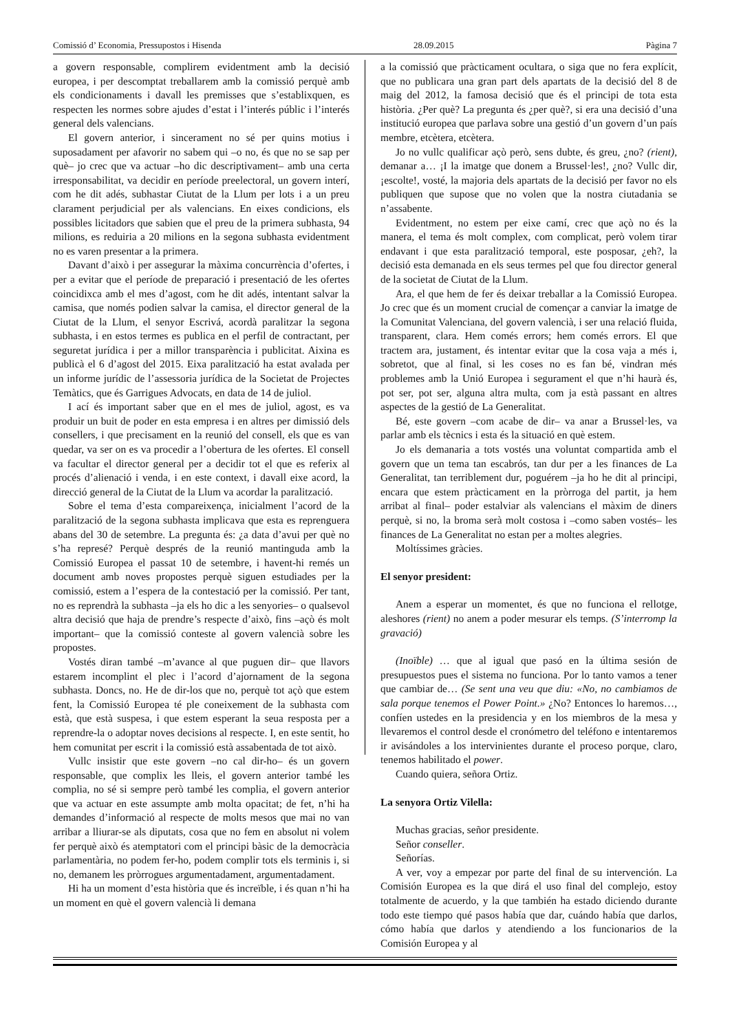Comissió d’ Economia, Pressupostos i Hisenda 28.09.2015 Pàgina 7
a govern responsable, complirem evidentment amb la decisió europea, i per descomptat treballarem amb la comissió perquè amb els condicionaments i davall les premisses que s’establixquen, es respecten les normes sobre ajudes d’estat i l’interés públic i l’interés general dels valencians.
El govern anterior, i sincerament no sé per quins motius i suposadament per afavorir no sabem qui –o no, és que no se sap per què– jo crec que va actuar –ho dic descriptivament– amb una certa irresponsabilitat, va decidir en període preelectoral, un govern interí, com he dit adés, subhastar Ciutat de la Llum per lots i a un preu clarament perjudicial per als valencians. En eixes condicions, els possibles licitadors que sabien que el preu de la primera subhasta, 94 milions, es reduiria a 20 milions en la segona subhasta evidentment no es varen presentar a la primera.
Davant d’això i per assegurar la màxima concurrència d’ofertes, i per a evitar que el període de preparació i presentació de les ofertes coincidixca amb el mes d’agost, com he dit adés, intentant salvar la camisa, que només podien salvar la camisa, el director general de la Ciutat de la Llum, el senyor Escrivá, acordà paralitzar la segona subhasta, i en estos termes es publica en el perfil de contractant, per seguretat jurídica i per a millor transparència i publicitat. Aixina es publicà el 6 d’agost del 2015. Eixa paralització ha estat avalada per un informe jurídic de l’assessoria jurídica de la Societat de Projectes Temàtics, que és Garrigues Advocats, en data de 14 de juliol.
I ací és important saber que en el mes de juliol, agost, es va produir un buit de poder en esta empresa i en altres per dimissió dels consellers, i que precisament en la reunió del consell, els que es van quedar, va ser on es va procedir a l’obertura de les ofertes. El consell va facultar el director general per a decidir tot el que es referix al procés d’alienació i venda, i en este context, i davall eixe acord, la direcció general de la Ciutat de la Llum va acordar la paralització.
Sobre el tema d’esta compareixença, inicialment l’acord de la paralització de la segona subhasta implicava que esta es reprenguera abans del 30 de setembre. La pregunta és: ¿a data d’avui per què no s’ha represé? Perquè després de la reunió mantinguda amb la Comissió Europea el passat 10 de setembre, i havent-hi remés un document amb noves propostes perquè siguen estudiades per la comissió, estem a l’espera de la contestació per la comissió. Per tant, no es reprendrà la subhasta –ja els ho dic a les senyories– o qualsevol altra decisió que haja de prendre’s respecte d’això, fins –açò és molt important– que la comissió conteste al govern valencià sobre les propostes.
Vostés diran també –m’avance al que puguen dir– que llavors estarem incomplint el plec i l’acord d’ajornament de la segona subhasta. Doncs, no. He de dir-los que no, perquè tot açò que estem fent, la Comissió Europea té ple coneixement de la subhasta com està, que està suspesa, i que estem esperant la seua resposta per a reprendre-la o adoptar noves decisions al respecte. I, en este sentit, ho hem comunitat per escrit i la comissió està assabentada de tot això.
Vullc insistir que este govern –no cal dir-ho– és un govern responsable, que complix les lleis, el govern anterior també les complia, no sé si sempre però també les complia, el govern anterior que va actuar en este assumpte amb molta opacitat; de fet, n’hi ha demandes d’informació al respecte de molts mesos que mai no van arribar a lliurar-se als diputats, cosa que no fem en absolut ni volem fer perquè això és atemptatori com el principi bàsic de la democràcia parlamentària, no podem fer-ho, podem complir tots els terminis i, si no, demanem les pròrrogues argumentadament, argumentadament.
Hi ha un moment d’esta història que és increïble, i és quan n’hi ha un moment en què el govern valencià li demana
a la comissió que pràcticament ocultara, o siga que no fera explícit, que no publicara una gran part dels apartats de la decisió del 8 de maig del 2012, la famosa decisió que és el principi de tota esta història. ¿Per què? La pregunta és ¿per què?, si era una decisió d’una institució europea que parlava sobre una gestió d’un govern d’un país membre, etcètera, etcètera.
Jo no vullc qualificar açò però, sens dubte, és greu, ¿no? (rient), demanar a… ¡I la imatge que donem a Brussel·les!, ¿no? Vullc dir, ¡escolte!, vosté, la majoria dels apartats de la decisió per favor no els publiquen que supose que no volen que la nostra ciutadania se n’assabente.
Evidentment, no estem per eixe camí, crec que açò no és la manera, el tema és molt complex, com complicat, però volem tirar endavant i que esta paralització temporal, este posposar, ¿eh?, la decisió esta demanada en els seus termes pel que fou director general de la societat de Ciutat de la Llum.
Ara, el que hem de fer és deixar treballar a la Comissió Europea. Jo crec que és un moment crucial de començar a canviar la imatge de la Comunitat Valenciana, del govern valencià, i ser una relació fluida, transparent, clara. Hem comés errors; hem comés errors. El que tractem ara, justament, és intentar evitar que la cosa vaja a més i, sobretot, que al final, si les coses no es fan bé, vindran més problemes amb la Unió Europea i segurament el que n’hi haurà és, pot ser, pot ser, alguna altra multa, com ja està passant en altres aspectes de la gestió de La Generalitat.
Bé, este govern –com acabe de dir– va anar a Brussel·les, va parlar amb els tècnics i esta és la situació en què estem.
Jo els demanaria a tots vostés una voluntat compartida amb el govern que un tema tan escabrós, tan dur per a les finances de La Generalitat, tan terriblement dur, poguérem –ja ho he dit al principi, encara que estem pràcticament en la pròrroga del partit, ja hem arribat al final– poder estalviar als valencians el màxim de diners perquè, si no, la broma serà molt costosa i –como saben vostés– les finances de La Generalitat no estan per a moltes alegries.
Moltíssimes gràcies.
El senyor president:
Anem a esperar un momentet, és que no funciona el rellotge, aleshores (rient) no anem a poder mesurar els temps. (S’interromp la gravació)
(Inoïble) … que al igual que pasó en la última sesión de presupuestos pues el sistema no funciona. Por lo tanto vamos a tener que cambiar de… (Se sent una veu que diu: «No, no cambiamos de sala porque tenemos el Power Point.» ¿No? Entonces lo haremos…, confíen ustedes en la presidencia y en los miembros de la mesa y llevaremos el control desde el cronómetro del teléfono e intentaremos ir avisándoles a los intervinientes durante el proceso porque, claro, tenemos habilitado el power.
Cuando quiera, señora Ortiz.
La senyora Ortiz Vilella:
Muchas gracias, señor presidente.
Señor conseller.
Señorías.
A ver, voy a empezar por parte del final de su intervención. La Comisión Europea es la que dirá el uso final del complejo, estoy totalmente de acuerdo, y la que también ha estado diciendo durante todo este tiempo qué pasos había que dar, cuándo había que darlos, cómo había que darlos y atendiendo a los funcionarios de la Comisión Europea y al